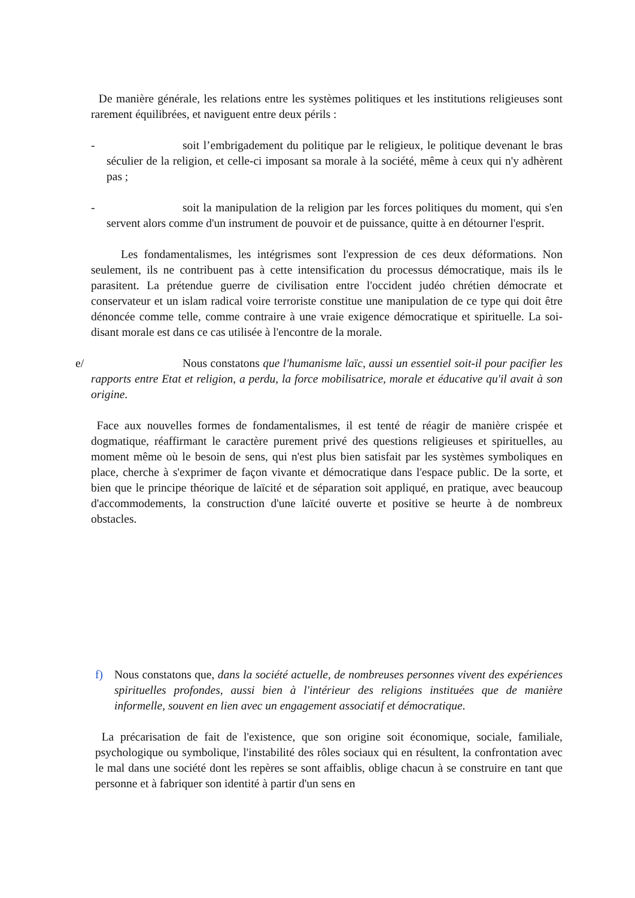De manière générale, les relations entre les systèmes politiques et les institutions religieuses sont rarement équilibrées, et naviguent entre deux périls :
- soit l’embrigadement du politique par le religieux, le politique devenant le bras séculier de la religion, et celle-ci imposant sa morale à la société, même à ceux qui n'y adhèrent pas ;
- soit la manipulation de la religion par les forces politiques du moment, qui s'en servent alors comme d'un instrument de pouvoir et de puissance, quitte à en détourner l'esprit.
Les fondamentalismes, les intégrismes sont l'expression de ces deux déformations. Non seulement, ils ne contribuent pas à cette intensification du processus démocratique, mais ils le parasitent. La prétendue guerre de civilisation entre l'occident judéo chrétien démocrate et conservateur et un islam radical voire terroriste constitue une manipulation de ce type qui doit être dénoncée comme telle, comme contraire à une vraie exigence démocratique et spirituelle. La soi-disant morale est dans ce cas utilisée à l'encontre de la morale.
e/ Nous constatons que l'humanisme laïc, aussi un essentiel soit-il pour pacifier les rapports entre Etat et religion, a perdu, la force mobilisatrice, morale et éducative qu'il avait à son origine.
Face aux nouvelles formes de fondamentalismes, il est tenté de réagir de manière crispée et dogmatique, réaffirmant le caractère purement privé des questions religieuses et spirituelles, au moment même où le besoin de sens, qui n'est plus bien satisfait par les systèmes symboliques en place, cherche à s'exprimer de façon vivante et démocratique dans l'espace public. De la sorte, et bien que le principe théorique de laïcité et de séparation soit appliqué, en pratique, avec beaucoup d'accommodements, la construction d'une laïcité ouverte et positive se heurte à de nombreux obstacles.
f) Nous constatons que, dans la société actuelle, de nombreuses personnes vivent des expériences spirituelles profondes, aussi bien à l'intérieur des religions instituées que de manière informelle, souvent en lien avec un engagement associatif et démocratique.
La précarisation de fait de l'existence, que son origine soit économique, sociale, familiale, psychologique ou symbolique, l'instabilité des rôles sociaux qui en résultent, la confrontation avec le mal dans une société dont les repères se sont affaiblis, oblige chacun à se construire en tant que personne et à fabriquer son identité à partir d'un sens en